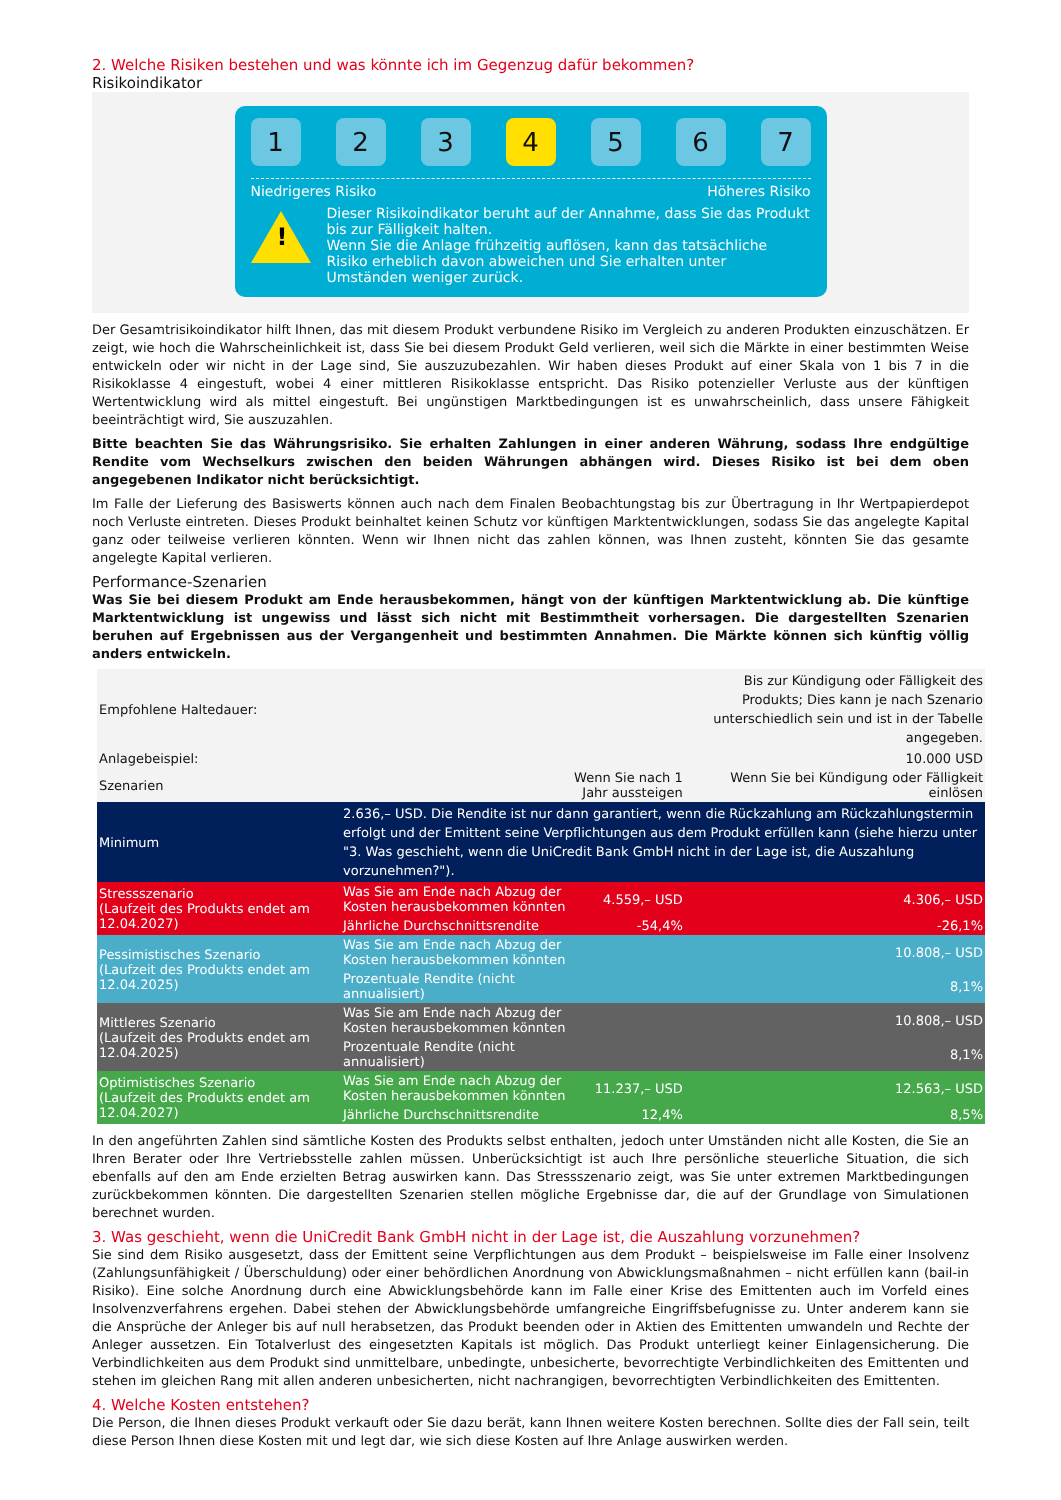2. Welche Risiken bestehen und was könnte ich im Gegenzug dafür bekommen?
Risikoindikator
1 2 3 4 5 6 7
Niedrigeres Risiko Höheres Risiko
!
Dieser Risikoindikator beruht auf der Annahme, dass Sie das Produkt bis zur Fälligkeit halten.
Wenn Sie die Anlage frühzeitig auflösen, kann das tatsächliche Risiko erheblich davon abweichen und Sie erhalten unter Umständen weniger zurück.
Der Gesamtrisikoindikator hilft Ihnen, das mit diesem Produkt verbundene Risiko im Vergleich zu anderen Produkten einzuschätzen. Er zeigt, wie hoch die Wahrscheinlichkeit ist, dass Sie bei diesem Produkt Geld verlieren, weil sich die Märkte in einer bestimmten Weise entwickeln oder wir nicht in der Lage sind, Sie auszuzubezahlen. Wir haben dieses Produkt auf einer Skala von 1 bis 7 in die Risikoklasse 4 eingestuft, wobei 4 einer mittleren Risikoklasse entspricht. Das Risiko potenzieller Verluste aus der künftigen Wertentwicklung wird als mittel eingestuft. Bei ungünstigen Marktbedingungen ist es unwahrscheinlich, dass unsere Fähigkeit beeinträchtigt wird, Sie auszuzahlen.
Bitte beachten Sie das Währungsrisiko. Sie erhalten Zahlungen in einer anderen Währung, sodass Ihre endgültige Rendite vom Wechselkurs zwischen den beiden Währungen abhängen wird. Dieses Risiko ist bei dem oben angegebenen Indikator nicht berücksichtigt.
Im Falle der Lieferung des Basiswerts können auch nach dem Finalen Beobachtungstag bis zur Übertragung in Ihr Wertpapierdepot noch Verluste eintreten. Dieses Produkt beinhaltet keinen Schutz vor künftigen Marktentwicklungen, sodass Sie das angelegte Kapital ganz oder teilweise verlieren könnten. Wenn wir Ihnen nicht das zahlen können, was Ihnen zusteht, könnten Sie das gesamte angelegte Kapital verlieren.
Performance-Szenarien
Was Sie bei diesem Produkt am Ende herausbekommen, hängt von der künftigen Marktentwicklung ab. Die künftige Marktentwicklung ist ungewiss und lässt sich nicht mit Bestimmtheit vorhersagen. Die dargestellten Szenarien beruhen auf Ergebnissen aus der Vergangenheit und bestimmten Annahmen. Die Märkte können sich künftig völlig anders entwickeln.
| Empfohlene Haltedauer: | | | Bis zur Kündigung oder Fälligkeit des Produkts; Dies kann je nach Szenario unterschiedlich sein und ist in der Tabelle angegeben. |
| Anlagebeispiel: | | | 10.000 USD |
| Szenarien | | Wenn Sie nach 1 Jahr aussteigen | Wenn Sie bei Kündigung oder Fälligkeit einlösen |
| Minimum | 2.636,– USD. Die Rendite ist nur dann garantiert, wenn die Rückzahlung am Rückzahlungstermin erfolgt und der Emittent seine Verpflichtungen aus dem Produkt erfüllen kann (siehe hierzu unter "3. Was geschieht, wenn die UniCredit Bank GmbH nicht in der Lage ist, die Auszahlung vorzunehmen?"). | | |
| Stressszenario (Laufzeit des Produkts endet am 12.04.2027) | Was Sie am Ende nach Abzug der Kosten herausbekommen könnten | 4.559,– USD | 4.306,– USD |
| | Jährliche Durchschnittsrendite | -54,4% | -26,1% |
| Pessimistisches Szenario (Laufzeit des Produkts endet am 12.04.2025) | Was Sie am Ende nach Abzug der Kosten herausbekommen könnten | | 10.808,– USD |
| | Prozentuale Rendite (nicht annualisiert) | | 8,1% |
| Mittleres Szenario (Laufzeit des Produkts endet am 12.04.2025) | Was Sie am Ende nach Abzug der Kosten herausbekommen könnten | | 10.808,– USD |
| | Prozentuale Rendite (nicht annualisiert) | | 8,1% |
| Optimistisches Szenario (Laufzeit des Produkts endet am 12.04.2027) | Was Sie am Ende nach Abzug der Kosten herausbekommen könnten | 11.237,– USD | 12.563,– USD |
| | Jährliche Durchschnittsrendite | 12,4% | 8,5% |
In den angeführten Zahlen sind sämtliche Kosten des Produkts selbst enthalten, jedoch unter Umständen nicht alle Kosten, die Sie an Ihren Berater oder Ihre Vertriebsstelle zahlen müssen. Unberücksichtigt ist auch Ihre persönliche steuerliche Situation, die sich ebenfalls auf den am Ende erzielten Betrag auswirken kann. Das Stressszenario zeigt, was Sie unter extremen Marktbedingungen zurückbekommen könnten. Die dargestellten Szenarien stellen mögliche Ergebnisse dar, die auf der Grundlage von Simulationen berechnet wurden.
3. Was geschieht, wenn die UniCredit Bank GmbH nicht in der Lage ist, die Auszahlung vorzunehmen?
Sie sind dem Risiko ausgesetzt, dass der Emittent seine Verpflichtungen aus dem Produkt – beispielsweise im Falle einer Insolvenz (Zahlungsunfähigkeit / Überschuldung) oder einer behördlichen Anordnung von Abwicklungsmaßnahmen – nicht erfüllen kann (bail-in Risiko). Eine solche Anordnung durch eine Abwicklungsbehörde kann im Falle einer Krise des Emittenten auch im Vorfeld eines Insolvenzverfahrens ergehen. Dabei stehen der Abwicklungsbehörde umfangreiche Eingriffsbefugnisse zu. Unter anderem kann sie die Ansprüche der Anleger bis auf null herabsetzen, das Produkt beenden oder in Aktien des Emittenten umwandeln und Rechte der Anleger aussetzen. Ein Totalverlust des eingesetzten Kapitals ist möglich. Das Produkt unterliegt keiner Einlagensicherung. Die Verbindlichkeiten aus dem Produkt sind unmittelbare, unbedingte, unbesicherte, bevorrechtigte Verbindlichkeiten des Emittenten und stehen im gleichen Rang mit allen anderen unbesicherten, nicht nachrangigen, bevorrechtigten Verbindlichkeiten des Emittenten.
4. Welche Kosten entstehen?
Die Person, die Ihnen dieses Produkt verkauft oder Sie dazu berät, kann Ihnen weitere Kosten berechnen. Sollte dies der Fall sein, teilt diese Person Ihnen diese Kosten mit und legt dar, wie sich diese Kosten auf Ihre Anlage auswirken werden.